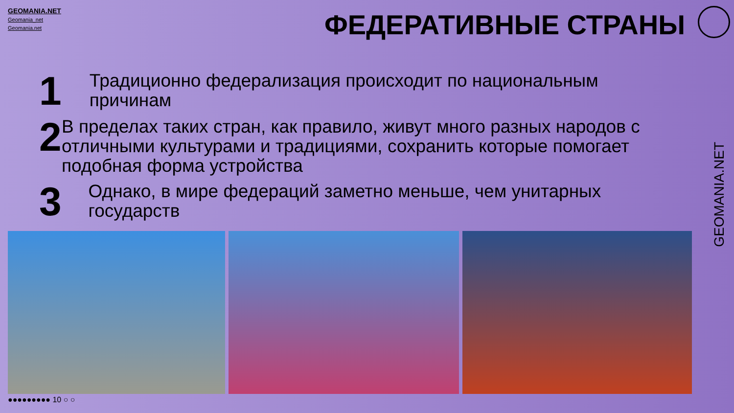GEOMANIA.NET
Geomania_net
Geomania.net
ФЕДЕРАТИВНЫЕ СТРАНЫ
1
Традиционно федерализация происходит по национальным причинам
2
В пределах таких стран, как правило, живут много разных народов с отличными культурами и традициями, сохранить которые помогает подобная форма устройства
3
Однако, в мире федераций заметно меньше, чем унитарных государств
●●●●●●●●● 10 ○ ○
GEOMANIA.NET